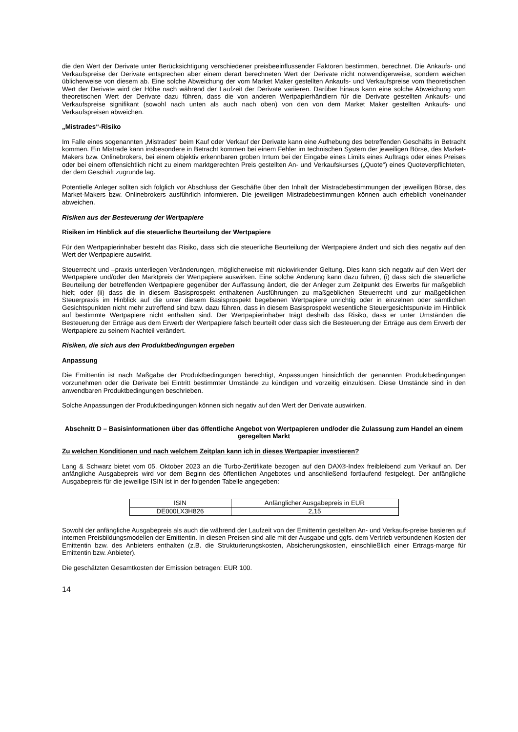die den Wert der Derivate unter Berücksichtigung verschiedener preisbeeinflussender Faktoren bestimmen, berechnet. Die Ankaufs- und Verkaufspreise der Derivate entsprechen aber einem derart berechneten Wert der Derivate nicht notwendigerweise, sondern weichen üblicherweise von diesem ab. Eine solche Abweichung der vom Market Maker gestellten Ankaufs- und Verkaufspreise vom theoretischen Wert der Derivate wird der Höhe nach während der Laufzeit der Derivate variieren. Darüber hinaus kann eine solche Abweichung vom theoretischen Wert der Derivate dazu führen, dass die von anderen Wertpapierhändlern für die Derivate gestellten Ankaufs- und Verkaufspreise signifikant (sowohl nach unten als auch nach oben) von den von dem Market Maker gestellten Ankaufs- und Verkaufspreisen abweichen.
„Mistrades“-Risiko
Im Falle eines sogenannten „Mistrades“ beim Kauf oder Verkauf der Derivate kann eine Aufhebung des betreffenden Geschäfts in Betracht kommen. Ein Mistrade kann insbesondere in Betracht kommen bei einem Fehler im technischen System der jeweiligen Börse, des Market-Makers bzw. Onlinebrokers, bei einem objektiv erkennbaren groben Irrtum bei der Eingabe eines Limits eines Auftrags oder eines Preises oder bei einem offensichtlich nicht zu einem marktgerechten Preis gestellten An- und Verkaufskurses („Quote“) eines Quoteverpflichteten, der dem Geschäft zugrunde lag.
Potentielle Anleger sollten sich folglich vor Abschluss der Geschäfte über den Inhalt der Mistradebestimmungen der jeweiligen Börse, des Market-Makers bzw. Onlinebrokers ausführlich informieren. Die jeweiligen Mistradebestimmungen können auch erheblich voneinander abweichen.
Risiken aus der Besteuerung der Wertpapiere
Risiken im Hinblick auf die steuerliche Beurteilung der Wertpapiere
Für den Wertpapierinhaber besteht das Risiko, dass sich die steuerliche Beurteilung der Wertpapiere ändert und sich dies negativ auf den Wert der Wertpapiere auswirkt.
Steuerrecht und –praxis unterliegen Veränderungen, möglicherweise mit rückwirkender Geltung. Dies kann sich negativ auf den Wert der Wertpapiere und/oder den Marktpreis der Wertpapiere auswirken. Eine solche Änderung kann dazu führen, (i) dass sich die steuerliche Beurteilung der betreffenden Wertpapiere gegenüber der Auffassung ändert, die der Anleger zum Zeitpunkt des Erwerbs für maßgeblich hielt; oder (ii) dass die in diesem Basisprospekt enthaltenen Ausführungen zu maßgeblichen Steuerrecht und zur maßgeblichen Steuerpraxis im Hinblick auf die unter diesem Basisprospekt begebenen Wertpapiere unrichtig oder in einzelnen oder sämtlichen Gesichtspunkten nicht mehr zutreffend sind bzw. dazu führen, dass in diesem Basisprospekt wesentliche Steuergesichtspunkte im Hinblick auf bestimmte Wertpapiere nicht enthalten sind. Der Wertpapierinhaber trägt deshalb das Risiko, dass er unter Umständen die Besteuerung der Erträge aus dem Erwerb der Wertpapiere falsch beurteilt oder dass sich die Besteuerung der Erträge aus dem Erwerb der Wertpapiere zu seinem Nachteil verändert.
Risiken, die sich aus den Produktbedingungen ergeben
Anpassung
Die Emittentin ist nach Maßgabe der Produktbedingungen berechtigt, Anpassungen hinsichtlich der genannten Produktbedingungen vorzunehmen oder die Derivate bei Eintritt bestimmter Umstände zu kündigen und vorzeitig einzulösen. Diese Umstände sind in den anwendbaren Produktbedingungen beschrieben.
Solche Anpassungen der Produktbedingungen können sich negativ auf den Wert der Derivate auswirken.
Abschnitt D – Basisinformationen über das öffentliche Angebot von Wertpapieren und/oder die Zulassung zum Handel an einem geregelten Markt
Zu welchen Konditionen und nach welchem Zeitplan kann ich in dieses Wertpapier investieren?
Lang & Schwarz bietet vom 05. Oktober 2023 an die Turbo-Zertifikate bezogen auf den DAX®-Index freibleibend zum Verkauf an. Der anfängliche Ausgabepreis wird vor dem Beginn des öffentlichen Angebotes und anschließend fortlaufend festgelegt. Der anfängliche Ausgabepreis für die jeweilige ISIN ist in der folgenden Tabelle angegeben:
| ISIN | Anfänglicher Ausgabepreis in EUR |
| DE000LX3H826 | 2,15 |
Sowohl der anfängliche Ausgabepreis als auch die während der Laufzeit von der Emittentin gestellten An- und Verkaufs-preise basieren auf internen Preisbildungsmodellen der Emittentin. In diesen Preisen sind alle mit der Ausgabe und ggfs. dem Vertrieb verbundenen Kosten der Emittentin bzw. des Anbieters enthalten (z.B. die Strukturierungskosten, Absicherungskosten, einschließlich einer Ertrags-marge für Emittentin bzw. Anbieter).
Die geschätzten Gesamtkosten der Emission betragen: EUR 100.
14